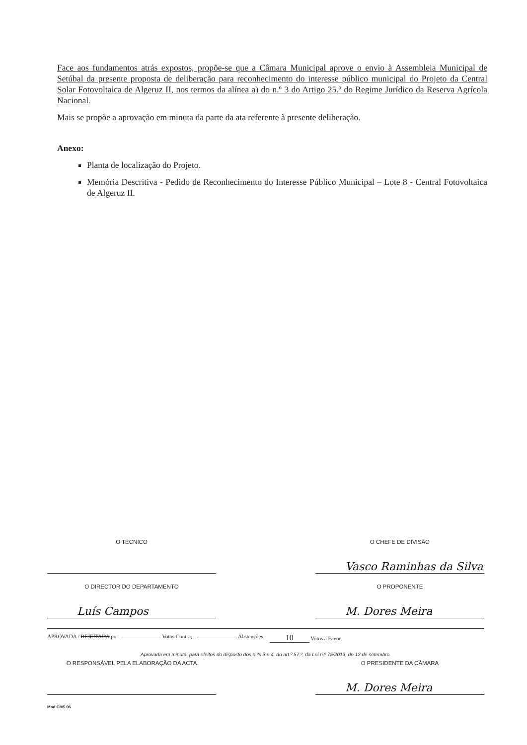Face aos fundamentos atrás expostos, propõe-se que a Câmara Municipal aprove o envio à Assembleia Municipal de Setúbal da presente proposta de deliberação para reconhecimento do interesse público municipal do Projeto da Central Solar Fotovoltaica de Algeruz II, nos termos da alínea a) do n.º 3 do Artigo 25.º do Regime Jurídico da Reserva Agrícola Nacional.
Mais se propõe a aprovação em minuta da parte da ata referente à presente deliberação.
Anexo:
Planta de localização do Projeto.
Memória Descritiva - Pedido de Reconhecimento do Interesse Público Municipal – Lote 8 - Central Fotovoltaica de Algeruz II.
O TÉCNICO O CHEFE DE DIVISÃO
Vasco Raminhas da Silva
O DIRECTOR DO DEPARTAMENTO
Luís Campos
O PROPONENTE
M. Dores Meira
APROVADA / REJEITADA por: Votos Contra; Abstenções; 10 Votos a Favor.
Aprovada em minuta, para efeitos do disposto dos n.ºs 3 e 4, do art.º 57.º, da Lei n.º 75/2013, de 12 de setembro.
O RESPONSÁVEL PELA ELABORAÇÃO DA ACTA O PRESIDENTE DA CÂMARA
M. Dores Meira
Mod.CMS.06